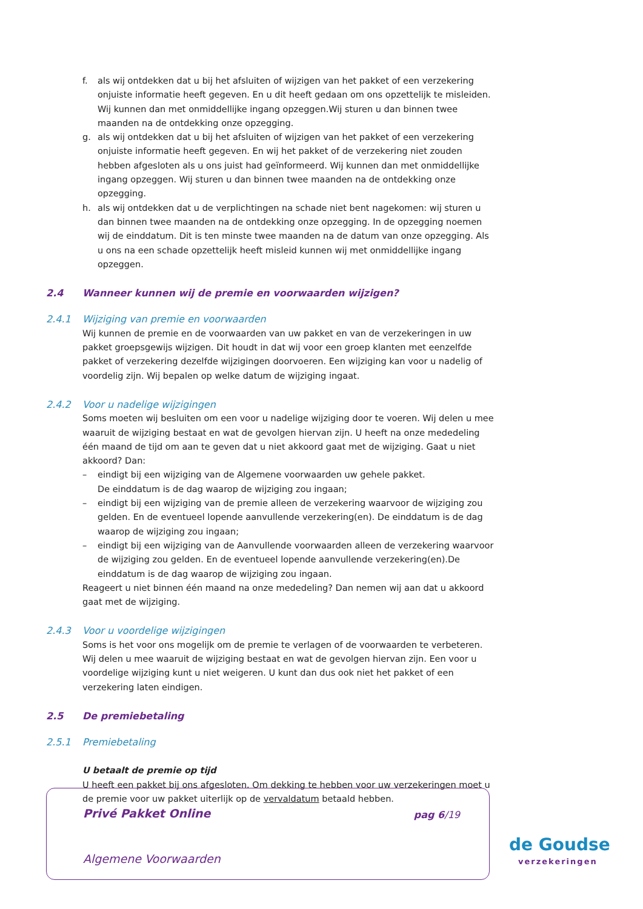f. als wij ontdekken dat u bij het afsluiten of wijzigen van het pakket of een verzekering onjuiste informatie heeft gegeven. En u dit heeft gedaan om ons opzettelijk te misleiden. Wij kunnen dan met onmiddellijke ingang opzeggen.Wij sturen u dan binnen twee maanden na de ontdekking onze opzegging.
g. als wij ontdekken dat u bij het afsluiten of wijzigen van het pakket of een verzekering onjuiste informatie heeft gegeven. En wij het pakket of de verzekering niet zouden hebben afgesloten als u ons juist had geïnformeerd. Wij kunnen dan met onmiddellijke ingang opzeggen. Wij sturen u dan binnen twee maanden na de ontdekking onze opzegging.
h. als wij ontdekken dat u de verplichtingen na schade niet bent nagekomen: wij sturen u dan binnen twee maanden na de ontdekking onze opzegging. In de opzegging noemen wij de einddatum. Dit is ten minste twee maanden na de datum van onze opzegging. Als u ons na een schade opzettelijk heeft misleid kunnen wij met onmiddellijke ingang opzeggen.
2.4 Wanneer kunnen wij de premie en voorwaarden wijzigen?
2.4.1 Wijziging van premie en voorwaarden
Wij kunnen de premie en de voorwaarden van uw pakket en van de verzekeringen in uw pakket groepsgewijs wijzigen. Dit houdt in dat wij voor een groep klanten met eenzelfde pakket of verzekering dezelfde wijzigingen doorvoeren. Een wijziging kan voor u nadelig of voordelig zijn. Wij bepalen op welke datum de wijziging ingaat.
2.4.2 Voor u nadelige wijzigingen
Soms moeten wij besluiten om een voor u nadelige wijziging door te voeren. Wij delen u mee waaruit de wijziging bestaat en wat de gevolgen hiervan zijn. U heeft na onze mededeling één maand de tijd om aan te geven dat u niet akkoord gaat met de wijziging. Gaat u niet akkoord? Dan:
– eindigt bij een wijziging van de Algemene voorwaarden uw gehele pakket.
De einddatum is de dag waarop de wijziging zou ingaan;
– eindigt bij een wijziging van de premie alleen de verzekering waarvoor de wijziging zou gelden. En de eventueel lopende aanvullende verzekering(en). De einddatum is de dag waarop de wijziging zou ingaan;
– eindigt bij een wijziging van de Aanvullende voorwaarden alleen de verzekering waarvoor de wijziging zou gelden. En de eventueel lopende aanvullende verzekering(en).De einddatum is de dag waarop de wijziging zou ingaan.
Reageert u niet binnen één maand na onze mededeling? Dan nemen wij aan dat u akkoord gaat met de wijziging.
2.4.3 Voor u voordelige wijzigingen
Soms is het voor ons mogelijk om de premie te verlagen of de voorwaarden te verbeteren.
Wij delen u mee waaruit de wijziging bestaat en wat de gevolgen hiervan zijn. Een voor u voordelige wijziging kunt u niet weigeren. U kunt dan dus ook niet het pakket of een verzekering laten eindigen.
2.5 De premiebetaling
2.5.1 Premiebetaling
U betaalt de premie op tijd
U heeft een pakket bij ons afgesloten. Om dekking te hebben voor uw verzekeringen moet u de premie voor uw pakket uiterlijk op de vervaldatum betaald hebben.
Privé Pakket Online pag 6/19
Algemene Voorwaarden
de Goudse
verzekeringen